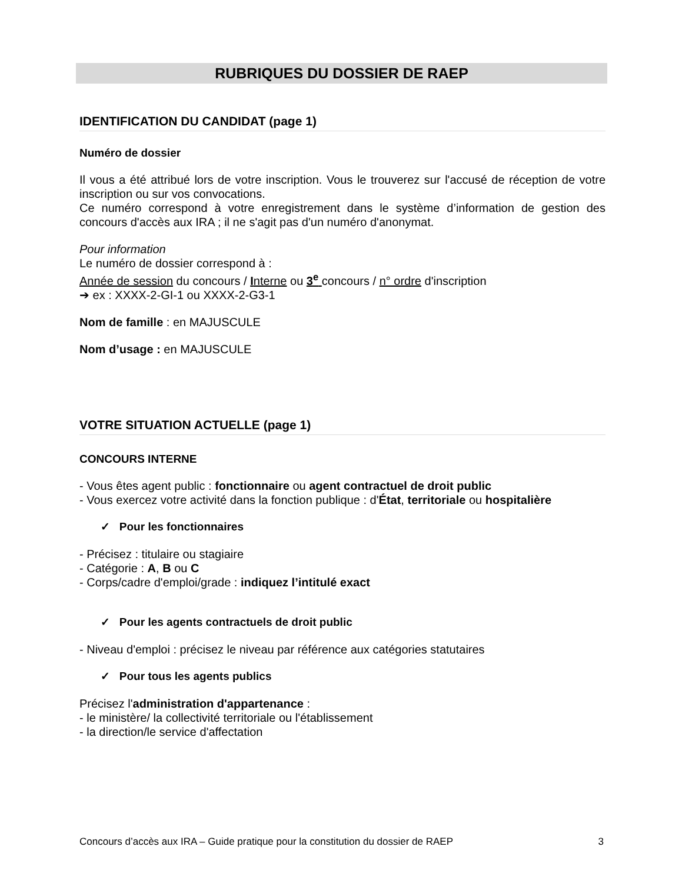RUBRIQUES DU DOSSIER DE RAEP
IDENTIFICATION DU CANDIDAT (page 1)
Numéro de dossier
Il vous a été attribué lors de votre inscription. Vous le trouverez sur l'accusé de réception de votre inscription ou sur vos convocations.
Ce numéro correspond à votre enregistrement dans le système d’information de gestion des concours d'accès aux IRA ; il ne s'agit pas d'un numéro d'anonymat.
Pour information
Le numéro de dossier correspond à :
Année de session du concours / Interne ou 3<sup>e</sup> concours / n° ordre d'inscription
➔ ex : XXXX-2-GI-1 ou XXXX-2-G3-1
Nom de famille : en MAJUSCULE
Nom d’usage : en MAJUSCULE
VOTRE SITUATION ACTUELLE (page 1)
CONCOURS INTERNE
- Vous êtes agent public : fonctionnaire ou agent contractuel de droit public
- Vous exercez votre activité dans la fonction publique : d'État, territoriale ou hospitalière
✓ Pour les fonctionnaires
- Précisez : titulaire ou stagiaire
- Catégorie : A, B ou C
- Corps/cadre d'emploi/grade : indiquez l’intitulé exact
✓ Pour les agents contractuels de droit public
- Niveau d'emploi : précisez le niveau par référence aux catégories statutaires
✓ Pour tous les agents publics
Précisez l'administration d'appartenance :
- le ministère/ la collectivité territoriale ou l'établissement
- la direction/le service d'affectation
Concours d’accès aux IRA – Guide pratique pour la constitution du dossier de RAEP 3